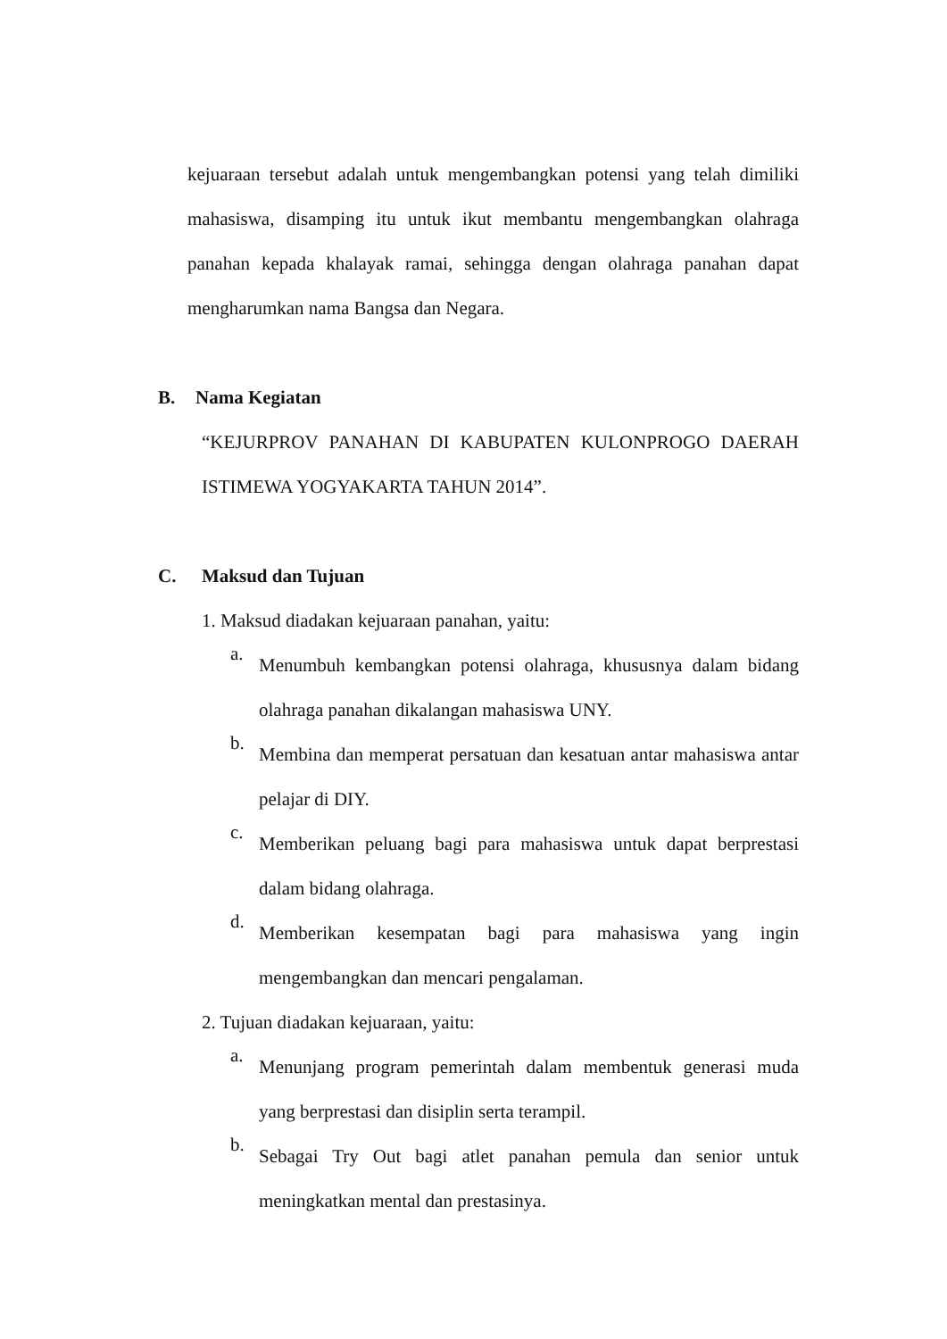kejuaraan tersebut adalah untuk mengembangkan potensi yang telah dimiliki mahasiswa, disamping itu untuk ikut membantu mengembangkan olahraga panahan kepada khalayak ramai, sehingga dengan olahraga panahan dapat mengharumkan nama Bangsa dan Negara.
B. Nama Kegiatan
“KEJURPROV PANAHAN DI KABUPATEN KULONPROGO DAERAH ISTIMEWA YOGYAKARTA TAHUN 2014”.
C. Maksud dan Tujuan
1. Maksud diadakan kejuaraan panahan, yaitu:
a.
Menumbuh kembangkan potensi olahraga, khususnya dalam bidang olahraga panahan dikalangan mahasiswa UNY.
b.
Membina dan memperat persatuan dan kesatuan antar mahasiswa antar pelajar di DIY.
c.
Memberikan peluang bagi para mahasiswa untuk dapat berprestasi dalam bidang olahraga.
d.
Memberikan kesempatan bagi para mahasiswa yang ingin mengembangkan dan mencari pengalaman.
2. Tujuan diadakan kejuaraan, yaitu:
a.
Menunjang program pemerintah dalam membentuk generasi muda yang berprestasi dan disiplin serta terampil.
b.
Sebagai Try Out bagi atlet panahan pemula dan senior untuk meningkatkan mental dan prestasinya.